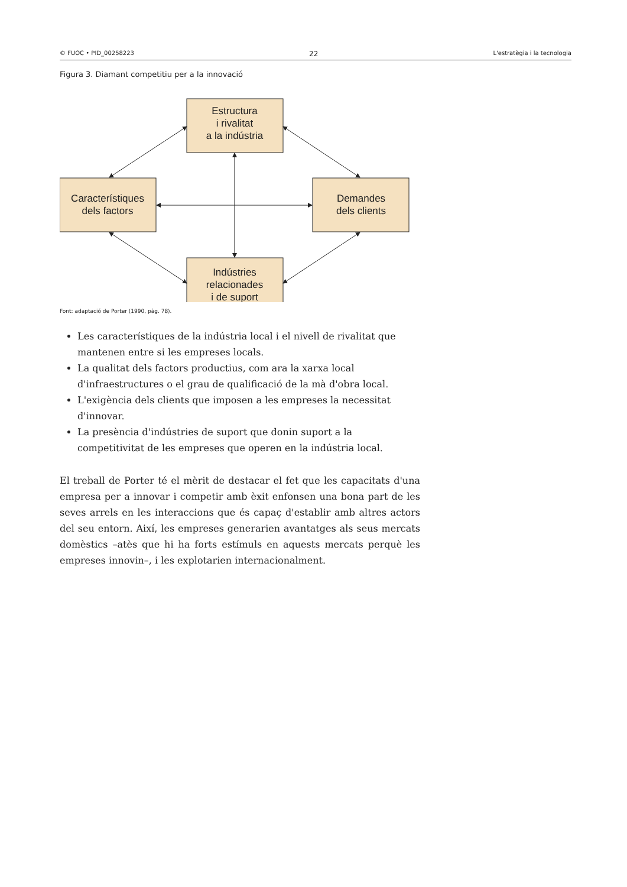© FUOC • PID_00258223 22 L'estratègia i la tecnologia
Figura 3. Diamant competitiu per a la innovació
Estructura
i rivalitat
a la indústria
Característiques
dels factors
Demandes
dels clients
Indústries
relacionades
i de suport
Font: adaptació de Porter (1990, pàg. 78).
Les característiques de la indústria local i el nivell de rivalitat que mantenen entre si les empreses locals.
La qualitat dels factors productius, com ara la xarxa local d'infraestructures o el grau de qualificació de la mà d'obra local.
L'exigència dels clients que imposen a les empreses la necessitat d'innovar.
La presència d'indústries de suport que donin suport a la competitivitat de les empreses que operen en la indústria local.
El treball de Porter té el mèrit de destacar el fet que les capacitats d'una empresa per a innovar i competir amb èxit enfonsen una bona part de les seves arrels en les interaccions que és capaç d'establir amb altres actors del seu entorn. Així, les empreses generarien avantatges als seus mercats domèstics –atès que hi ha forts estímuls en aquests mercats perquè les empreses innovin–, i les explotarien internacionalment.